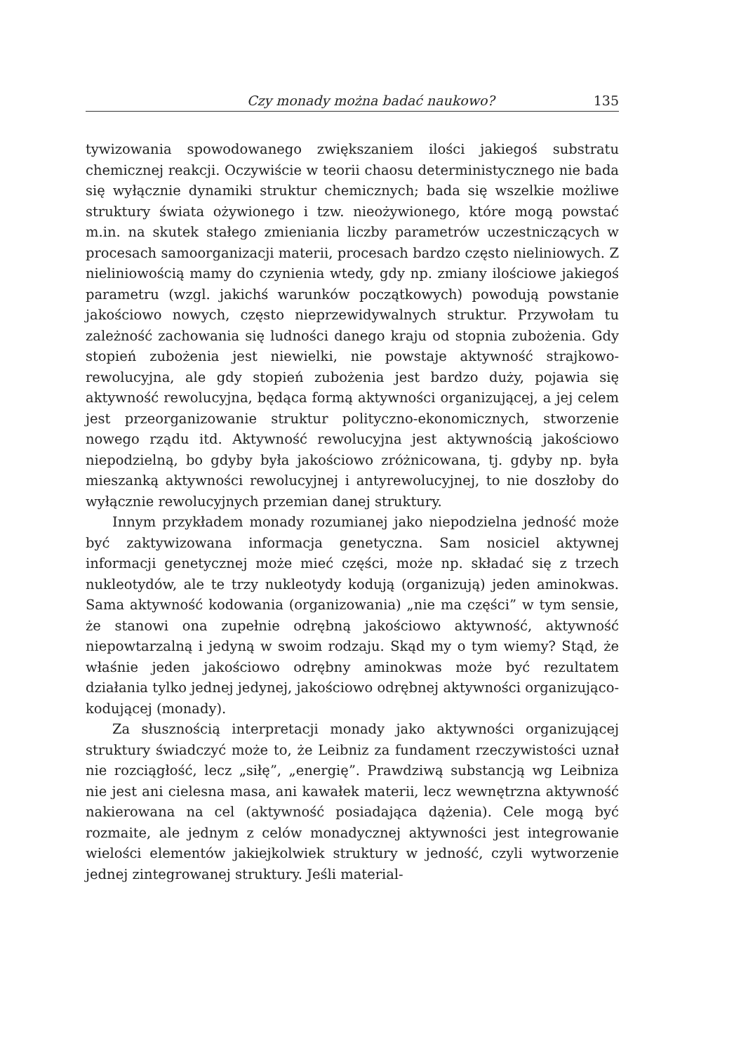Czy monady można badać naukowo? 135
tywizowania spowodowanego zwiększaniem ilości jakiegoś substratu chemicznej reakcji. Oczywiście w teorii chaosu deterministycznego nie bada się wyłącznie dynamiki struktur chemicznych; bada się wszelkie możliwe struktury świata ożywionego i tzw. nieożywionego, które mogą powstać m.in. na skutek stałego zmieniania liczby parametrów uczestniczących w procesach samoorganizacji materii, procesach bardzo często nieliniowych. Z nieliniowością mamy do czynienia wtedy, gdy np. zmiany ilościowe jakiegoś parametru (wzgl. jakichś warunków początkowych) powodują powstanie jakościowo nowych, często nieprzewidywalnych struktur. Przywołam tu zależność zachowania się ludności danego kraju od stopnia zubożenia. Gdy stopień zubożenia jest niewielki, nie powstaje aktywność strajkowo-rewolucyjna, ale gdy stopień zubożenia jest bardzo duży, pojawia się aktywność rewolucyjna, będąca formą aktywności organizującej, a jej celem jest przeorganizowanie struktur polityczno-ekonomicznych, stworzenie nowego rządu itd. Aktywność rewolucyjna jest aktywnością jakościowo niepodzielną, bo gdyby była jakościowo zróżnicowana, tj. gdyby np. była mieszanką aktywności rewolucyjnej i antyrewolucyjnej, to nie doszłoby do wyłącznie rewolucyjnych przemian danej struktury.
Innym przykładem monady rozumianej jako niepodzielna jedność może być zaktywizowana informacja genetyczna. Sam nosiciel aktywnej informacji genetycznej może mieć części, może np. składać się z trzech nukleotydów, ale te trzy nukleotydy kodują (organizują) jeden aminokwas. Sama aktywność kodowania (organizowania) „nie ma części” w tym sensie, że stanowi ona zupełnie odrębną jakościowo aktywność, aktywność niepowtarzalną i jedyną w swoim rodzaju. Skąd my o tym wiemy? Stąd, że właśnie jeden jakościowo odrębny aminokwas może być rezultatem działania tylko jednej jedynej, jakościowo odrębnej aktywności organizująco-kodującej (monady).
Za słusznością interpretacji monady jako aktywności organizującej struktury świadczyć może to, że Leibniz za fundament rzeczywistości uznał nie rozciągłość, lecz „siłę”, „energię”. Prawdziwą substancją wg Leibniza nie jest ani cielesna masa, ani kawałek materii, lecz wewnętrzna aktywność nakierowana na cel (aktywność posiadająca dążenia). Cele mogą być rozmaite, ale jednym z celów monadycznej aktywności jest integrowanie wielości elementów jakiejkolwiek struktury w jedność, czyli wytworzenie jednej zintegrowanej struktury. Jeśli material-